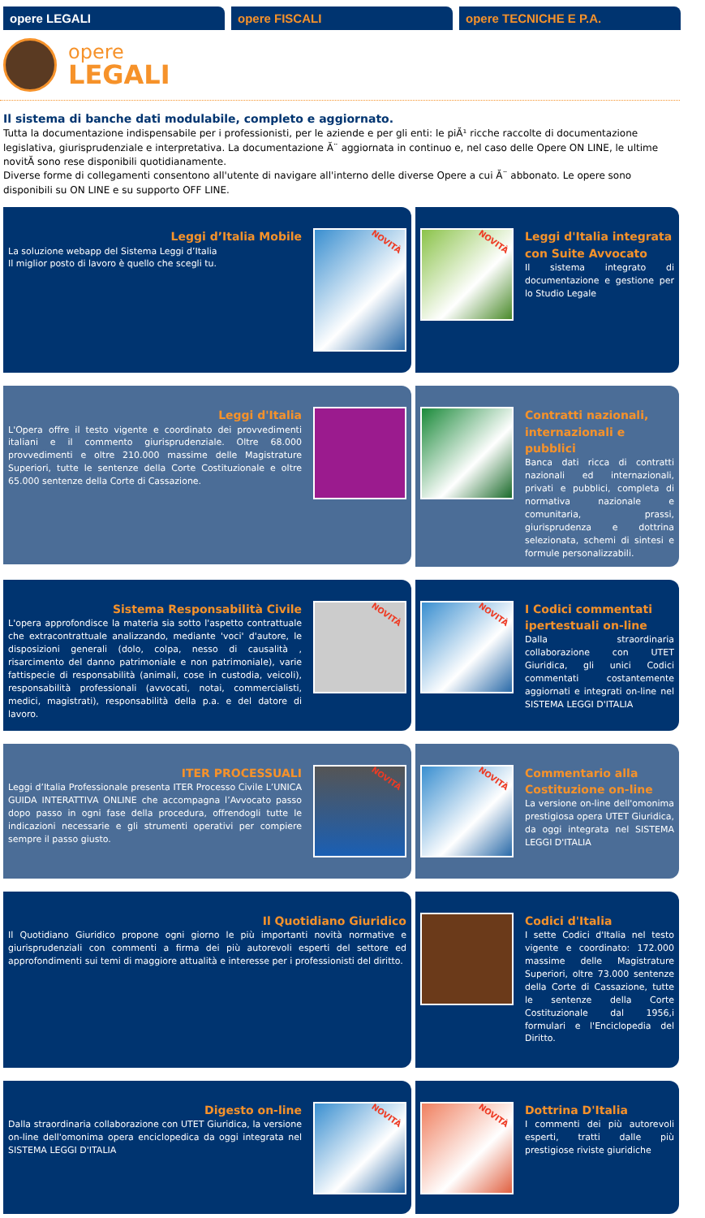opere LEGALI opere FISCALI opere TECNICHE E P.A.
opere
LEGALI
Il sistema di banche dati modulabile, completo e aggiornato.
Tutta la documentazione indispensabile per i professionisti, per le aziende e per gli enti: le piĂ¹ ricche raccolte di documentazione legislativa, giurisprudenziale e interpretativa. La documentazione Ă¨ aggiornata in continuo e, nel caso delle Opere ON LINE, le ultime novitĂ sono rese disponibili quotidianamente.
Diverse forme di collegamenti consentono all'utente di navigare all'interno delle diverse Opere a cui Ă¨ abbonato. Le opere sono disponibili su ON LINE e su supporto OFF LINE.
Leggi d’Italia Mobile
La soluzione webapp del Sistema Leggi d’Italia
Il miglior posto di lavoro è quello che scegli tu.
NOVITÀ
NOVITÀ
Leggi d'Italia integrata con Suite Avvocato
Il sistema integrato di documentazione e gestione per lo Studio Legale
Leggi d'Italia
L'Opera offre il testo vigente e coordinato dei provvedimenti italiani e il commento giurisprudenziale. Oltre 68.000 provvedimenti e oltre 210.000 massime delle Magistrature Superiori, tutte le sentenze della Corte Costituzionale e oltre 65.000 sentenze della Corte di Cassazione.
Contratti nazionali, internazionali e pubblici
Banca dati ricca di contratti nazionali ed internazionali, privati e pubblici, completa di normativa nazionale e comunitaria, prassi, giurisprudenza e dottrina selezionata, schemi di sintesi e formule personalizzabili.
Sistema Responsabilità Civile
L'opera approfondisce la materia sia sotto l'aspetto contrattuale che extracontrattuale analizzando, mediante 'voci' d'autore, le disposizioni generali (dolo, colpa, nesso di causalità , risarcimento del danno patrimoniale e non patrimoniale), varie fattispecie di responsabilità (animali, cose in custodia, veicoli), responsabilità professionali (avvocati, notai, commercialisti, medici, magistrati), responsabilità della p.a. e del datore di lavoro.
NOVITÀ
NOVITÀ
I Codici commentati ipertestuali on-line
Dalla straordinaria collaborazione con UTET Giuridica, gli unici Codici commentati costantemente aggiornati e integrati on-line nel SISTEMA LEGGI D'ITALIA
ITER PROCESSUALI
Leggi d’Italia Professionale presenta ITER Processo Civile L’UNICA GUIDA INTERATTIVA ONLINE che accompagna l’Avvocato passo dopo passo in ogni fase della procedura, offrendogli tutte le indicazioni necessarie e gli strumenti operativi per compiere sempre il passo giusto.
NOVITÀ
NOVITÀ
Commentario alla Costituzione on-line
La versione on-line dell'omonima prestigiosa opera UTET Giuridica, da oggi integrata nel SISTEMA LEGGI D'ITALIA
Il Quotidiano Giuridico
Il Quotidiano Giuridico propone ogni giorno le più importanti novità normative e giurisprudenziali con commenti a firma dei più autorevoli esperti del settore ed approfondimenti sui temi di maggiore attualità e interesse per i professionisti del diritto.
Codici d'Italia
I sette Codici d'Italia nel testo vigente e coordinato: 172.000 massime delle Magistrature Superiori, oltre 73.000 sentenze della Corte di Cassazione, tutte le sentenze della Corte Costituzionale dal 1956,i formulari e l'Enciclopedia del Diritto.
Digesto on-line
Dalla straordinaria collaborazione con UTET Giuridica, la versione on-line dell'omonima opera enciclopedica da oggi integrata nel SISTEMA LEGGI D'ITALIA
NOVITÀ
NOVITÀ
Dottrina D'Italia
I commenti dei più autorevoli esperti, tratti dalle più prestigiose riviste giuridiche